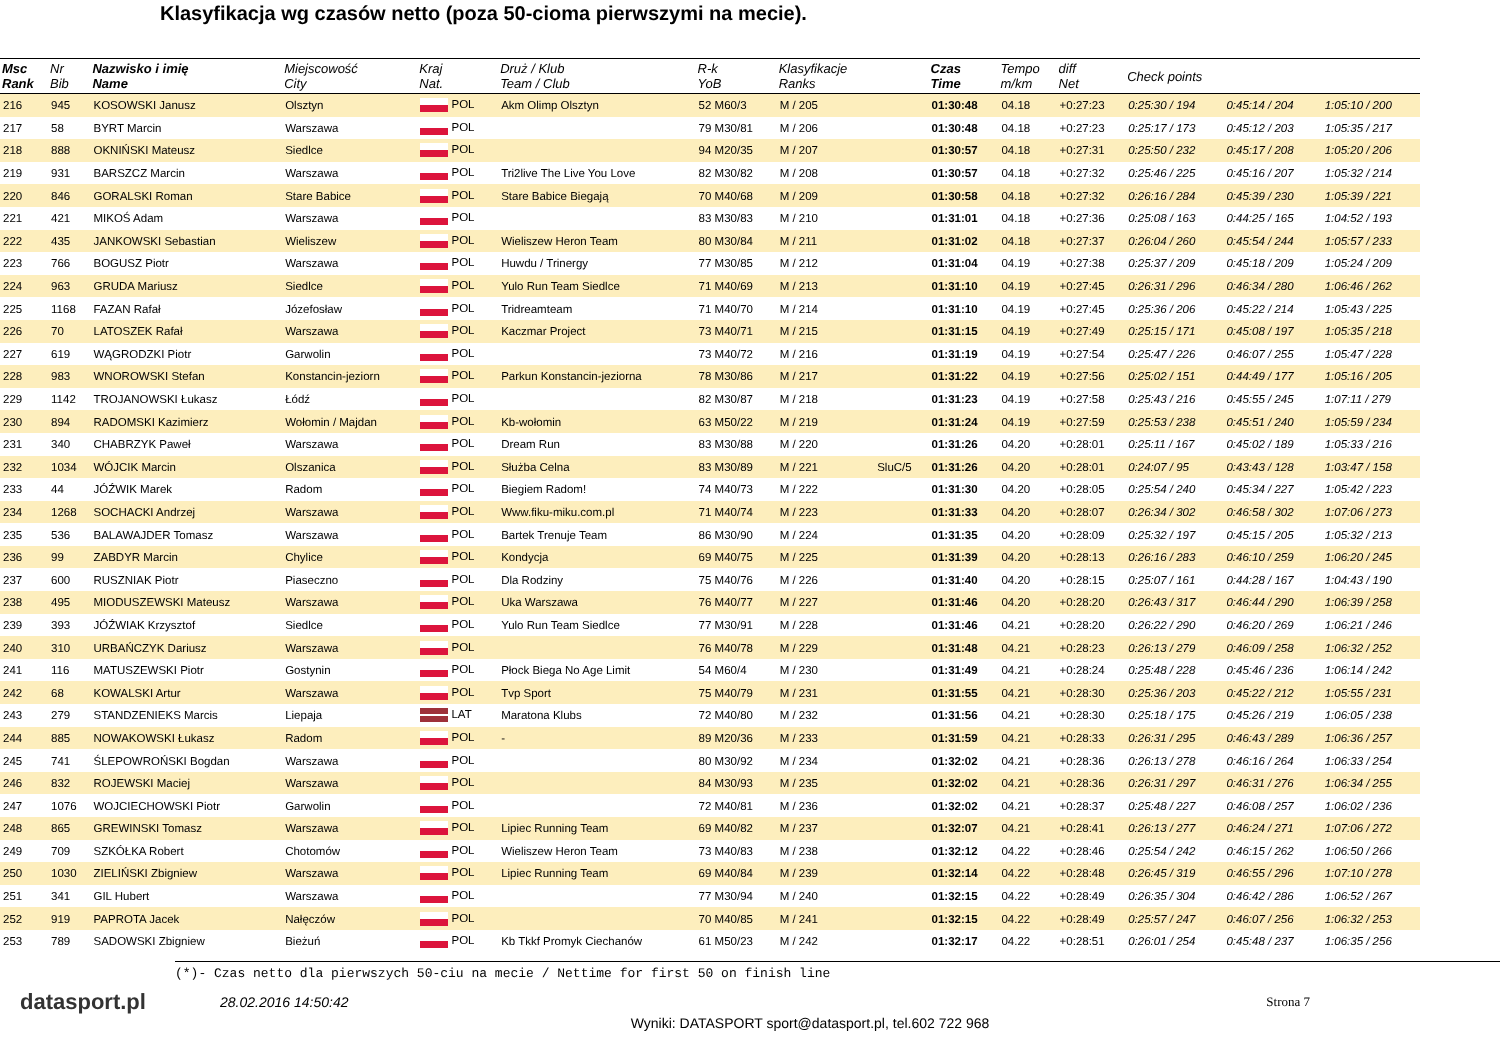Klasyfikacja wg czasów netto (poza 50-cioma pierwszymi na mecie).
| Msc Rank | Nr Bib | Nazwisko i imię Name | Miejscowość City | Kraj Nat. | Druż / Klub Team / Club | R-k YoB | Klasyfikacje Ranks | | Czas Time | Tempo m/km | diff Net | Check points | | |
| --- | --- | --- | --- | --- | --- | --- | --- | --- | --- | --- | --- | --- | --- | --- |
| 216 | 945 | KOSOWSKI Janusz | Olsztyn | POL | Akm Olimp Olsztyn | 52 M60/3 | M / 205 | | 01:30:48 | 04.18 | +0:27:23 | 0:25:30 / 194 | 0:45:14 / 204 | 1:05:10 / 200 |
| 217 | 58 | BYRT Marcin | Warszawa | POL | | 79 M30/81 | M / 206 | | 01:30:48 | 04.18 | +0:27:23 | 0:25:17 / 173 | 0:45:12 / 203 | 1:05:35 / 217 |
| 218 | 888 | OKNIŃSKI Mateusz | Siedlce | POL | | 94 M20/35 | M / 207 | | 01:30:57 | 04.18 | +0:27:31 | 0:25:50 / 232 | 0:45:17 / 208 | 1:05:20 / 206 |
| 219 | 931 | BARSZCZ Marcin | Warszawa | POL | Tri2live The Live You Love | 82 M30/82 | M / 208 | | 01:30:57 | 04.18 | +0:27:32 | 0:25:46 / 225 | 0:45:16 / 207 | 1:05:32 / 214 |
| 220 | 846 | GORALSKI Roman | Stare Babice | POL | Stare Babice Biegają | 70 M40/68 | M / 209 | | 01:30:58 | 04.18 | +0:27:32 | 0:26:16 / 284 | 0:45:39 / 230 | 1:05:39 / 221 |
| 221 | 421 | MIKOŚ Adam | Warszawa | POL | | 83 M30/83 | M / 210 | | 01:31:01 | 04.18 | +0:27:36 | 0:25:08 / 163 | 0:44:25 / 165 | 1:04:52 / 193 |
| 222 | 435 | JANKOWSKI Sebastian | Wieliszew | POL | Wieliszew Heron Team | 80 M30/84 | M / 211 | | 01:31:02 | 04.18 | +0:27:37 | 0:26:04 / 260 | 0:45:54 / 244 | 1:05:57 / 233 |
| 223 | 766 | BOGUSZ Piotr | Warszawa | POL | Huwdu / Trinergy | 77 M30/85 | M / 212 | | 01:31:04 | 04.19 | +0:27:38 | 0:25:37 / 209 | 0:45:18 / 209 | 1:05:24 / 209 |
| 224 | 963 | GRUDA Mariusz | Siedlce | POL | Yulo Run Team Siedlce | 71 M40/69 | M / 213 | | 01:31:10 | 04.19 | +0:27:45 | 0:26:31 / 296 | 0:46:34 / 280 | 1:06:46 / 262 |
| 225 | 1168 | FAZAN Rafał | Józefosław | POL | Tridreamteam | 71 M40/70 | M / 214 | | 01:31:10 | 04.19 | +0:27:45 | 0:25:36 / 206 | 0:45:22 / 214 | 1:05:43 / 225 |
| 226 | 70 | LATOSZEK Rafał | Warszawa | POL | Kaczmar Project | 73 M40/71 | M / 215 | | 01:31:15 | 04.19 | +0:27:49 | 0:25:15 / 171 | 0:45:08 / 197 | 1:05:35 / 218 |
| 227 | 619 | WĄGRODZKI Piotr | Garwolin | POL | | 73 M40/72 | M / 216 | | 01:31:19 | 04.19 | +0:27:54 | 0:25:47 / 226 | 0:46:07 / 255 | 1:05:47 / 228 |
| 228 | 983 | WNOROWSKI Stefan | Konstancin-jeziorn | POL | Parkun Konstancin-jeziorna | 78 M30/86 | M / 217 | | 01:31:22 | 04.19 | +0:27:56 | 0:25:02 / 151 | 0:44:49 / 177 | 1:05:16 / 205 |
| 229 | 1142 | TROJANOWSKI Łukasz | Łódź | POL | | 82 M30/87 | M / 218 | | 01:31:23 | 04.19 | +0:27:58 | 0:25:43 / 216 | 0:45:55 / 245 | 1:07:11 / 279 |
| 230 | 894 | RADOMSKI Kazimierz | Wołomin / Majdan | POL | Kb-wołomin | 63 M50/22 | M / 219 | | 01:31:24 | 04.19 | +0:27:59 | 0:25:53 / 238 | 0:45:51 / 240 | 1:05:59 / 234 |
| 231 | 340 | CHABRZYK Paweł | Warszawa | POL | Dream Run | 83 M30/88 | M / 220 | | 01:31:26 | 04.20 | +0:28:01 | 0:25:11 / 167 | 0:45:02 / 189 | 1:05:33 / 216 |
| 232 | 1034 | WÓJCIK Marcin | Olszanica | POL | Służba Celna | 83 M30/89 | M / 221 | SluC/5 | 01:31:26 | 04.20 | +0:28:01 | 0:24:07 / 95 | 0:43:43 / 128 | 1:03:47 / 158 |
| 233 | 44 | JÓŹWIK Marek | Radom | POL | Biegiem Radom! | 74 M40/73 | M / 222 | | 01:31:30 | 04.20 | +0:28:05 | 0:25:54 / 240 | 0:45:34 / 227 | 1:05:42 / 223 |
| 234 | 1268 | SOCHACKI Andrzej | Warszawa | POL | Www.fiku-miku.com.pl | 71 M40/74 | M / 223 | | 01:31:33 | 04.20 | +0:28:07 | 0:26:34 / 302 | 0:46:58 / 302 | 1:07:06 / 273 |
| 235 | 536 | BALAWAJDER Tomasz | Warszawa | POL | Bartek Trenuje Team | 86 M30/90 | M / 224 | | 01:31:35 | 04.20 | +0:28:09 | 0:25:32 / 197 | 0:45:15 / 205 | 1:05:32 / 213 |
| 236 | 99 | ZABDYR Marcin | Chylice | POL | Kondycja | 69 M40/75 | M / 225 | | 01:31:39 | 04.20 | +0:28:13 | 0:26:16 / 283 | 0:46:10 / 259 | 1:06:20 / 245 |
| 237 | 600 | RUSZNIAK Piotr | Piaseczno | POL | Dla Rodziny | 75 M40/76 | M / 226 | | 01:31:40 | 04.20 | +0:28:15 | 0:25:07 / 161 | 0:44:28 / 167 | 1:04:43 / 190 |
| 238 | 495 | MIODUSZEWSKI Mateusz | Warszawa | POL | Uka Warszawa | 76 M40/77 | M / 227 | | 01:31:46 | 04.20 | +0:28:20 | 0:26:43 / 317 | 0:46:44 / 290 | 1:06:39 / 258 |
| 239 | 393 | JÓŹWIAK Krzysztof | Siedlce | POL | Yulo Run Team Siedlce | 77 M30/91 | M / 228 | | 01:31:46 | 04.21 | +0:28:20 | 0:26:22 / 290 | 0:46:20 / 269 | 1:06:21 / 246 |
| 240 | 310 | URBAŃCZYK Dariusz | Warszawa | POL | | 76 M40/78 | M / 229 | | 01:31:48 | 04.21 | +0:28:23 | 0:26:13 / 279 | 0:46:09 / 258 | 1:06:32 / 252 |
| 241 | 116 | MATUSZEWSKI Piotr | Gostynin | POL | Płock Biega No Age Limit | 54 M60/4 | M / 230 | | 01:31:49 | 04.21 | +0:28:24 | 0:25:48 / 228 | 0:45:46 / 236 | 1:06:14 / 242 |
| 242 | 68 | KOWALSKI Artur | Warszawa | POL | Tvp Sport | 75 M40/79 | M / 231 | | 01:31:55 | 04.21 | +0:28:30 | 0:25:36 / 203 | 0:45:22 / 212 | 1:05:55 / 231 |
| 243 | 279 | STANDZENIEKS Marcis | Liepaja | LAT | Maratona Klubs | 72 M40/80 | M / 232 | | 01:31:56 | 04.21 | +0:28:30 | 0:25:18 / 175 | 0:45:26 / 219 | 1:06:05 / 238 |
| 244 | 885 | NOWAKOWSKI Łukasz | Radom | POL | - | 89 M20/36 | M / 233 | | 01:31:59 | 04.21 | +0:28:33 | 0:26:31 / 295 | 0:46:43 / 289 | 1:06:36 / 257 |
| 245 | 741 | ŚLEPOWROŃSKI Bogdan | Warszawa | POL | | 80 M30/92 | M / 234 | | 01:32:02 | 04.21 | +0:28:36 | 0:26:13 / 278 | 0:46:16 / 264 | 1:06:33 / 254 |
| 246 | 832 | ROJEWSKI Maciej | Warszawa | POL | | 84 M30/93 | M / 235 | | 01:32:02 | 04.21 | +0:28:36 | 0:26:31 / 297 | 0:46:31 / 276 | 1:06:34 / 255 |
| 247 | 1076 | WOJCIECHOWSKI Piotr | Garwolin | POL | | 72 M40/81 | M / 236 | | 01:32:02 | 04.21 | +0:28:37 | 0:25:48 / 227 | 0:46:08 / 257 | 1:06:02 / 236 |
| 248 | 865 | GREWINSKI Tomasz | Warszawa | POL | Lipiec Running Team | 69 M40/82 | M / 237 | | 01:32:07 | 04.21 | +0:28:41 | 0:26:13 / 277 | 0:46:24 / 271 | 1:07:06 / 272 |
| 249 | 709 | SZKÓŁKA Robert | Chotomów | POL | Wieliszew Heron Team | 73 M40/83 | M / 238 | | 01:32:12 | 04.22 | +0:28:46 | 0:25:54 / 242 | 0:46:15 / 262 | 1:06:50 / 266 |
| 250 | 1030 | ZIELIŃSKI Zbigniew | Warszawa | POL | Lipiec Running Team | 69 M40/84 | M / 239 | | 01:32:14 | 04.22 | +0:28:48 | 0:26:45 / 319 | 0:46:55 / 296 | 1:07:10 / 278 |
| 251 | 341 | GIL Hubert | Warszawa | POL | | 77 M30/94 | M / 240 | | 01:32:15 | 04.22 | +0:28:49 | 0:26:35 / 304 | 0:46:42 / 286 | 1:06:52 / 267 |
| 252 | 919 | PAPROTA Jacek | Nałęczów | POL | | 70 M40/85 | M / 241 | | 01:32:15 | 04.22 | +0:28:49 | 0:25:57 / 247 | 0:46:07 / 256 | 1:06:32 / 253 |
| 253 | 789 | SADOWSKI Zbigniew | Bieżuń | POL | Kb Tkkf Promyk Ciechanów | 61 M50/23 | M / 242 | | 01:32:17 | 04.22 | +0:28:51 | 0:26:01 / 254 | 0:45:48 / 237 | 1:06:35 / 256 |
(*)- Czas netto dla pierwszych 50-ciu na mecie / Nettime for first 50 on finish line
datasport.pl
28.02.2016 14:50:42 Strona 7
Wyniki: DATASPORT sport@datasport.pl, tel.602 722 968